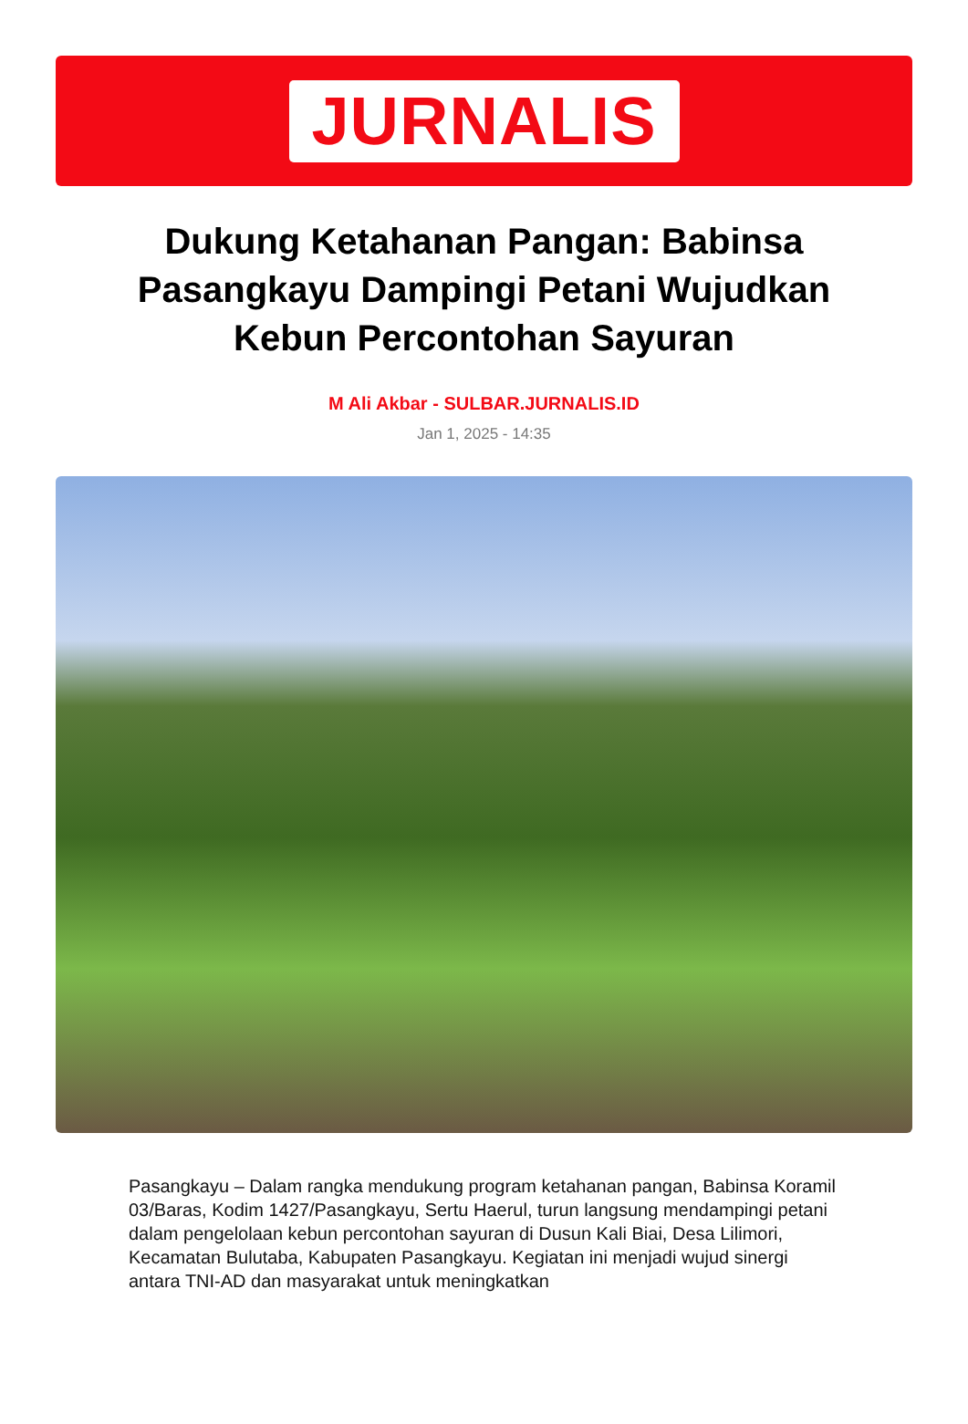JURNALIS
Dukung Ketahanan Pangan: Babinsa Pasangkayu Dampingi Petani Wujudkan Kebun Percontohan Sayuran
M Ali Akbar - SULBAR.JURNALIS.ID
Jan 1, 2025 - 14:35
Pasangkayu – Dalam rangka mendukung program ketahanan pangan, Babinsa Koramil 03/Baras, Kodim 1427/Pasangkayu, Sertu Haerul, turun langsung mendampingi petani dalam pengelolaan kebun percontohan sayuran di Dusun Kali Biai, Desa Lilimori, Kecamatan Bulutaba, Kabupaten Pasangkayu. Kegiatan ini menjadi wujud sinergi antara TNI-AD dan masyarakat untuk meningkatkan